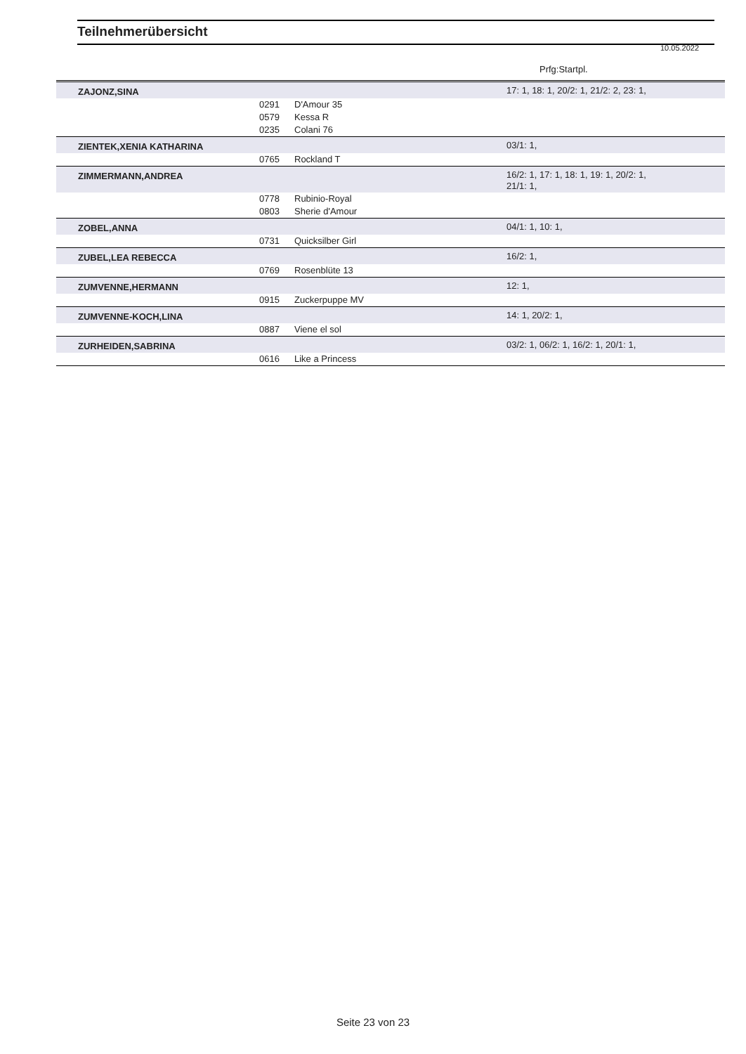Teilnehmerübersicht
10.05.2022
Prfg:Startpl.
| ZAJONZ,SINA | | | 17: 1, 18: 1, 20/2: 1, 21/2: 2, 23: 1, |
| | 0291 | D'Amour 35 | |
| | 0579 | Kessa R | |
| | 0235 | Colani 76 | |
| ZIENTEK,XENIA KATHARINA | | | 03/1: 1, |
| | 0765 | Rockland T | |
| ZIMMERMANN,ANDREA | | | 16/2: 1, 17: 1, 18: 1, 19: 1, 20/2: 1, 21/1: 1, |
| | 0778 | Rubinio-Royal | |
| | 0803 | Sherie d'Amour | |
| ZOBEL,ANNA | | | 04/1: 1, 10: 1, |
| | 0731 | Quicksilber Girl | |
| ZUBEL,LEA REBECCA | | | 16/2: 1, |
| | 0769 | Rosenblüte 13 | |
| ZUMVENNE,HERMANN | | | 12: 1, |
| | 0915 | Zuckerpuppe MV | |
| ZUMVENNE-KOCH,LINA | | | 14: 1, 20/2: 1, |
| | 0887 | Viene el sol | |
| ZURHEIDEN,SABRINA | | | 03/2: 1, 06/2: 1, 16/2: 1, 20/1: 1, |
| | 0616 | Like a Princess | |
Seite 23 von 23